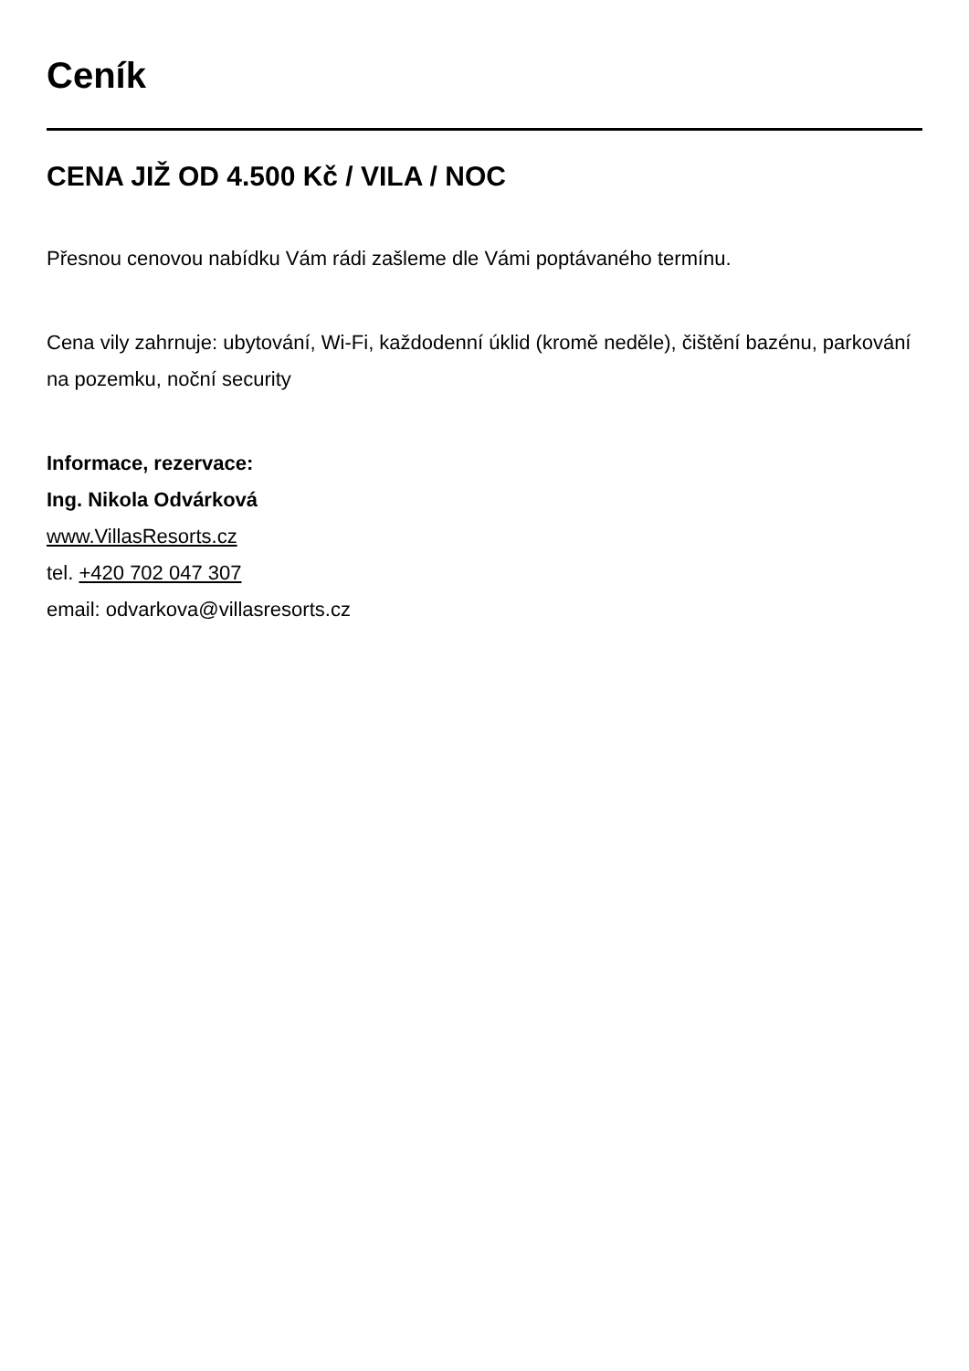Ceník
CENA JIŽ OD 4.500 Kč / VILA / NOC
Přesnou cenovou nabídku Vám rádi zašleme dle Vámi poptávaného termínu.
Cena vily zahrnuje: ubytování, Wi-Fi, každodenní úklid (kromě neděle), čištění bazénu, parkování na pozemku, noční security
Informace, rezervace:
Ing. Nikola Odvárková
www.VillasResorts.cz
tel. +420 702 047 307
email: odvarkova@villasresorts.cz